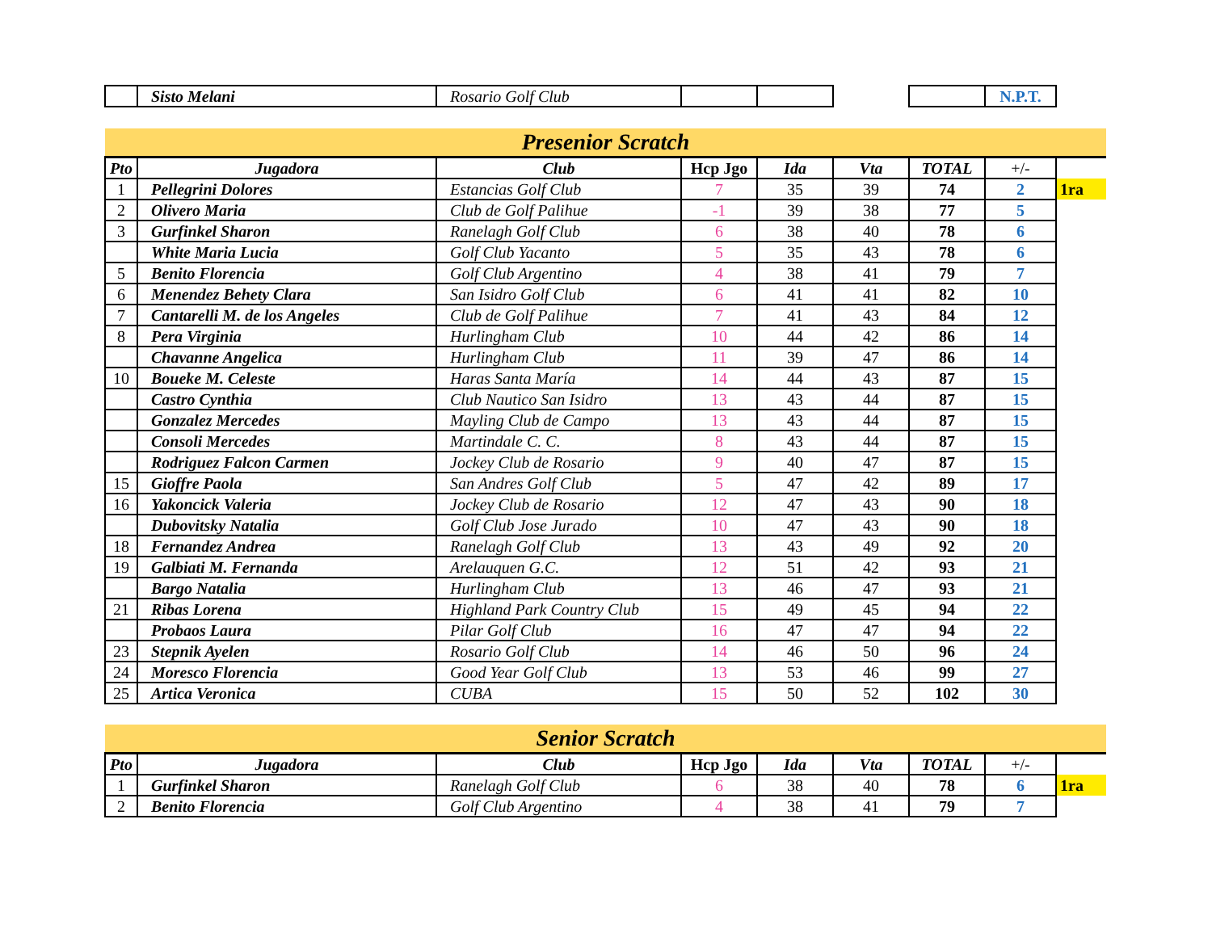| | Sisto Melani | Rosario Golf Club | | | | | N.P.T. |
| Presenior Scratch | | | | | | | | |
| Pto | Jugadora | Club | Hcp Jgo | Ida | Vta | TOTAL | +/- | |
| 1 | Pellegrini Dolores | Estancias Golf Club | 7 | 35 | 39 | 74 | 2 | 1ra |
| 2 | Olivero Maria | Club de Golf Palihue | -1 | 39 | 38 | 77 | 5 | |
| 3 | Gurfinkel Sharon | Ranelagh Golf Club | 6 | 38 | 40 | 78 | 6 | |
| | White Maria Lucia | Golf Club Yacanto | 5 | 35 | 43 | 78 | 6 | |
| 5 | Benito Florencia | Golf Club Argentino | 4 | 38 | 41 | 79 | 7 | |
| 6 | Menendez Behety Clara | San Isidro Golf Club | 6 | 41 | 41 | 82 | 10 | |
| 7 | Cantarelli M. de los Angeles | Club de Golf Palihue | 7 | 41 | 43 | 84 | 12 | |
| 8 | Pera Virginia | Hurlingham Club | 10 | 44 | 42 | 86 | 14 | |
| | Chavanne Angelica | Hurlingham Club | 11 | 39 | 47 | 86 | 14 | |
| 10 | Boueke M. Celeste | Haras Santa María | 14 | 44 | 43 | 87 | 15 | |
| | Castro Cynthia | Club Nautico San Isidro | 13 | 43 | 44 | 87 | 15 | |
| | Gonzalez Mercedes | Mayling Club de Campo | 13 | 43 | 44 | 87 | 15 | |
| | Consoli Mercedes | Martindale C. C. | 8 | 43 | 44 | 87 | 15 | |
| | Rodriguez Falcon Carmen | Jockey Club de Rosario | 9 | 40 | 47 | 87 | 15 | |
| 15 | Gioffre Paola | San Andres Golf Club | 5 | 47 | 42 | 89 | 17 | |
| 16 | Yakoncick Valeria | Jockey Club de Rosario | 12 | 47 | 43 | 90 | 18 | |
| | Dubovitsky Natalia | Golf Club Jose Jurado | 10 | 47 | 43 | 90 | 18 | |
| 18 | Fernandez Andrea | Ranelagh Golf Club | 13 | 43 | 49 | 92 | 20 | |
| 19 | Galbiati M. Fernanda | Arelauquen G.C. | 12 | 51 | 42 | 93 | 21 | |
| | Bargo Natalia | Hurlingham Club | 13 | 46 | 47 | 93 | 21 | |
| 21 | Ribas Lorena | Highland Park Country Club | 15 | 49 | 45 | 94 | 22 | |
| | Probaos Laura | Pilar Golf Club | 16 | 47 | 47 | 94 | 22 | |
| 23 | Stepnik Ayelen | Rosario Golf Club | 14 | 46 | 50 | 96 | 24 | |
| 24 | Moresco Florencia | Good Year Golf Club | 13 | 53 | 46 | 99 | 27 | |
| 25 | Artica Veronica | CUBA | 15 | 50 | 52 | 102 | 30 | |
| Senior Scratch | | | | | | | | |
| Pto | Jugadora | Club | Hcp Jgo | Ida | Vta | TOTAL | +/- | |
| 1 | Gurfinkel Sharon | Ranelagh Golf Club | 6 | 38 | 40 | 78 | 6 | 1ra |
| 2 | Benito Florencia | Golf Club Argentino | 4 | 38 | 41 | 79 | 7 | |